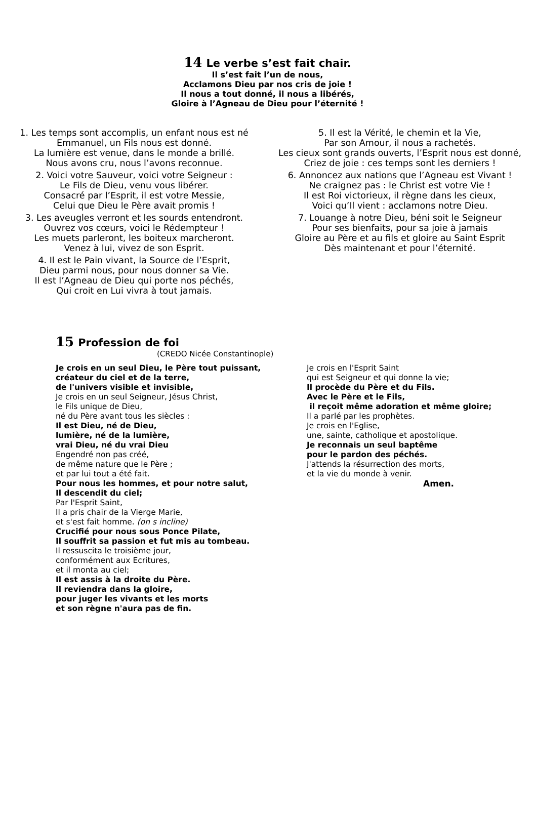14 Le verbe s’est fait chair.
Il s’est fait l’un de nous,
Acclamons Dieu par nos cris de joie !
Il nous a tout donné, il nous a libérés,
Gloire à l’Agneau de Dieu pour l’éternité !
1. Les temps sont accomplis, un enfant nous est né
Emmanuel, un Fils nous est donné.
La lumière est venue, dans le monde a brillé.
Nous avons cru, nous l’avons reconnue.
2. Voici votre Sauveur, voici votre Seigneur :
Le Fils de Dieu, venu vous libérer.
Consacré par l’Esprit, il est votre Messie,
Celui que Dieu le Père avait promis !
3. Les aveugles verront et les sourds entendront.
Ouvrez vos cœurs, voici le Rédempteur !
Les muets parleront, les boiteux marcheront.
Venez à lui, vivez de son Esprit.
4. Il est le Pain vivant, la Source de l’Esprit,
Dieu parmi nous, pour nous donner sa Vie.
Il est l’Agneau de Dieu qui porte nos péchés,
Qui croit en Lui vivra à tout jamais.
5. Il est la Vérité, le chemin et la Vie,
Par son Amour, il nous a rachetés.
Les cieux sont grands ouverts, l’Esprit nous est donné,
Criez de joie : ces temps sont les derniers !
6. Annoncez aux nations que l’Agneau est Vivant !
Ne craignez pas : le Christ est votre Vie !
Il est Roi victorieux, il règne dans les cieux,
Voici qu’Il vient : acclamons notre Dieu.
7. Louange à notre Dieu, béni soit le Seigneur
Pour ses bienfaits, pour sa joie à jamais
Gloire au Père et au fils et gloire au Saint Esprit
Dès maintenant et pour l’éternité.
15 Profession de foi
(CREDO Nicée Constantinople)
Je crois en un seul Dieu, le Père tout puissant,
créateur du ciel et de la terre,
de l'univers visible et invisible,
Je crois en un seul Seigneur, Jésus Christ,
le Fils unique de Dieu,
né du Père avant tous les siècles :
Il est Dieu, né de Dieu,
lumière, né de la lumière,
vrai Dieu, né du vrai Dieu
Engendré non pas créé,
de même nature que le Père ;
et par lui tout a été fait.
Pour nous les hommes, et pour notre salut,
Il descendit du ciel;
Par l'Esprit Saint,
Il a pris chair de la Vierge Marie,
et s'est fait homme. (on s incline)
Crucifié pour nous sous Ponce Pilate,
Il souffrit sa passion et fut mis au tombeau.
Il ressuscita le troisième jour,
conformément aux Ecritures,
et il monta au ciel;
Il est assis à la droite du Père.
Il reviendra dans la gloire,
pour juger les vivants et les morts
et son règne n'aura pas de fin.
Je crois en l'Esprit Saint
qui est Seigneur et qui donne la vie;
Il procède du Père et du Fils.
Avec le Père et le Fils,
il reçoit même adoration et même gloire;
Il a parlé par les prophètes.
Je crois en l'Eglise,
une, sainte, catholique et apostolique.
Je reconnais un seul baptême
pour le pardon des péchés.
J'attends la résurrection des morts,
et la vie du monde à venir.
Amen.